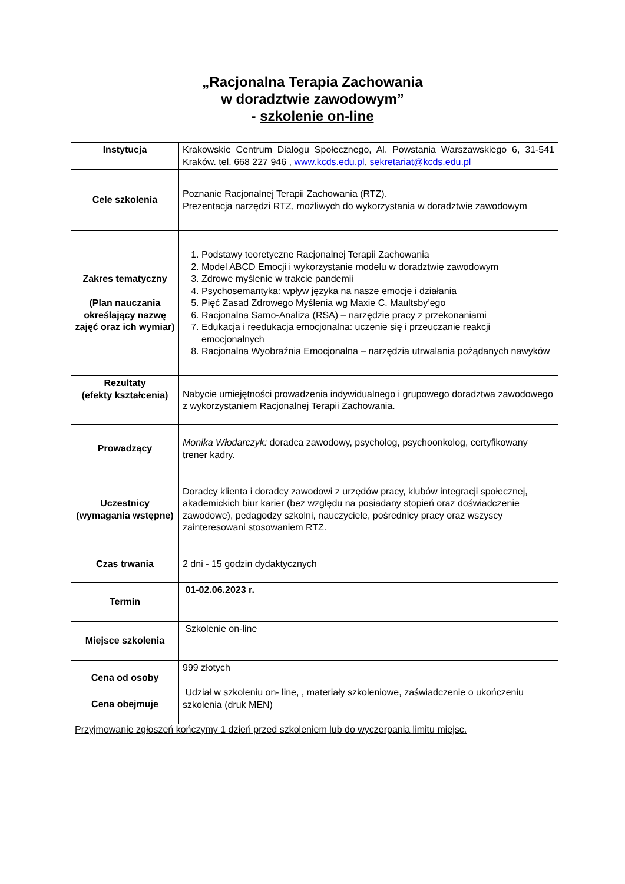„Racjonalna Terapia Zachowania
w doradztwie zawodowym”
- szkolenie on-line
| Instytucja | Krakowskie Centrum Dialogu Społecznego, Al. Powstania Warszawskiego 6, 31-541 Kraków. tel. 668 227 946 , www.kcds.edu.pl , sekretariat@kcds.edu.pl |
| Cele szkolenia | Poznanie Racjonalnej Terapii Zachowania (RTZ). Prezentacja narzędzi RTZ, możliwych do wykorzystania w doradztwie zawodowym |
| Zakres tematyczny (Plan nauczania określający nazwę zajęć oraz ich wymiar) | 1. Podstawy teoretyczne Racjonalnej Terapii Zachowania 2. Model ABCD Emocji i wykorzystanie modelu w doradztwie zawodowym 3. Zdrowe myślenie w trakcie pandemii 4. Psychosemantyka: wpływ języka na nasze emocje i działania 5. Pięć Zasad Zdrowego Myślenia wg Maxie C. Maultsby’ego 6. Racjonalna Samo-Analiza (RSA) – narzędzie pracy z przekonaniami 7. Edukacja i reedukacja emocjonalna: uczenie się i przeuczanie reakcji emocjonalnych 8. Racjonalna Wyobraźnia Emocjonalna – narzędzia utrwalania pożądanych nawyków |
| Rezultaty (efekty kształcenia) | Nabycie umiejętności prowadzenia indywidualnego i grupowego doradztwa zawodowego z wykorzystaniem Racjonalnej Terapii Zachowania. |
| Prowadzący | Monika Włodarczyk: doradca zawodowy, psycholog, psychoonkolog, certyfikowany trener kadry. |
| Uczestnicy (wymagania wstępne) | Doradcy klienta i doradcy zawodowi z urzędów pracy, klubów integracji społecznej, akademickich biur karier (bez względu na posiadany stopień oraz doświadczenie zawodowe), pedagodzy szkolni, nauczyciele, pośrednicy pracy oraz wszyscy zainteresowani stosowaniem RTZ. |
| Czas trwania | 2 dni - 15 godzin dydaktycznych |
| Termin | 01-02.06.2023 r. |
| Miejsce szkolenia | Szkolenie on-line |
| Cena od osoby | 999 złotych |
| Cena obejmuje | Udział w szkoleniu on- line, , materiały szkoleniowe, zaświadczenie o ukończeniu szkolenia (druk MEN) |
Przyjmowanie zgłoszeń kończymy 1 dzień przed szkoleniem lub do wyczerpania limitu miejsc.